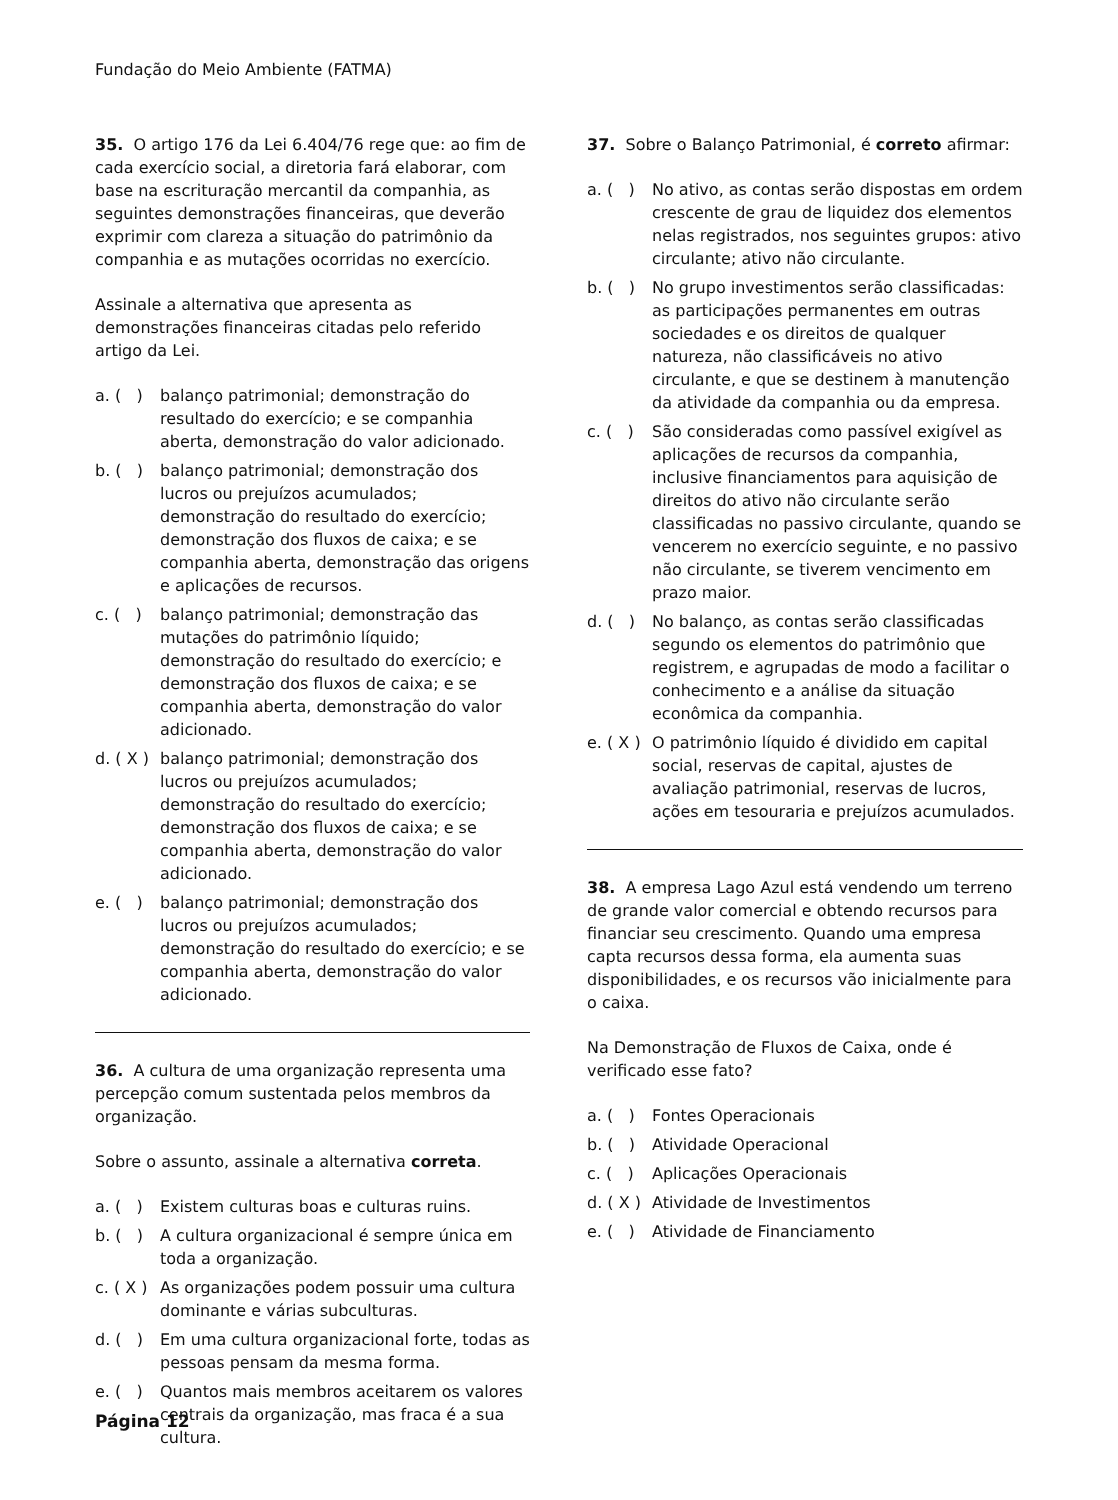Fundação do Meio Ambiente (FATMA)
35. O artigo 176 da Lei 6.404/76 rege que: ao fim de cada exercício social, a diretoria fará elaborar, com base na escrituração mercantil da companhia, as seguintes demonstrações financeiras, que deverão exprimir com clareza a situação do patrimônio da companhia e as mutações ocorridas no exercício.
Assinale a alternativa que apresenta as demonstrações financeiras citadas pelo referido artigo da Lei.
a. ( ) balanço patrimonial; demonstração do resultado do exercício; e se companhia aberta, demonstração do valor adicionado.
b. ( ) balanço patrimonial; demonstração dos lucros ou prejuízos acumulados; demonstração do resultado do exercício; demonstração dos fluxos de caixa; e se companhia aberta, demonstração das origens e aplicações de recursos.
c. ( ) balanço patrimonial; demonstração das mutações do patrimônio líquido; demonstração do resultado do exercício; e demonstração dos fluxos de caixa; e se companhia aberta, demonstração do valor adicionado.
d. ( X ) balanço patrimonial; demonstração dos lucros ou prejuízos acumulados; demonstração do resultado do exercício; demonstração dos fluxos de caixa; e se companhia aberta, demonstração do valor adicionado.
e. ( ) balanço patrimonial; demonstração dos lucros ou prejuízos acumulados; demonstração do resultado do exercício; e se companhia aberta, demonstração do valor adicionado.
36. A cultura de uma organização representa uma percepção comum sustentada pelos membros da organização.
Sobre o assunto, assinale a alternativa correta.
a. ( ) Existem culturas boas e culturas ruins.
b. ( ) A cultura organizacional é sempre única em toda a organização.
c. ( X ) As organizações podem possuir uma cultura dominante e várias subculturas.
d. ( ) Em uma cultura organizacional forte, todas as pessoas pensam da mesma forma.
e. ( ) Quantos mais membros aceitarem os valores centrais da organização, mas fraca é a sua cultura.
37. Sobre o Balanço Patrimonial, é correto afirmar:
a. ( ) No ativo, as contas serão dispostas em ordem crescente de grau de liquidez dos elementos nelas registrados, nos seguintes grupos: ativo circulante; ativo não circulante.
b. ( ) No grupo investimentos serão classificadas: as participações permanentes em outras sociedades e os direitos de qualquer natureza, não classificáveis no ativo circulante, e que se destinem à manutenção da atividade da companhia ou da empresa.
c. ( ) São consideradas como passível exigível as aplicações de recursos da companhia, inclusive financiamentos para aquisição de direitos do ativo não circulante serão classificadas no passivo circulante, quando se vencerem no exercício seguinte, e no passivo não circulante, se tiverem vencimento em prazo maior.
d. ( ) No balanço, as contas serão classificadas segundo os elementos do patrimônio que registrem, e agrupadas de modo a facilitar o conhecimento e a análise da situação econômica da companhia.
e. ( X ) O patrimônio líquido é dividido em capital social, reservas de capital, ajustes de avaliação patrimonial, reservas de lucros, ações em tesouraria e prejuízos acumulados.
38. A empresa Lago Azul está vendendo um terreno de grande valor comercial e obtendo recursos para financiar seu crescimento. Quando uma empresa capta recursos dessa forma, ela aumenta suas disponibilidades, e os recursos vão inicialmente para o caixa.
Na Demonstração de Fluxos de Caixa, onde é verificado esse fato?
a. ( ) Fontes Operacionais
b. ( ) Atividade Operacional
c. ( ) Aplicações Operacionais
d. ( X ) Atividade de Investimentos
e. ( ) Atividade de Financiamento
Página 12